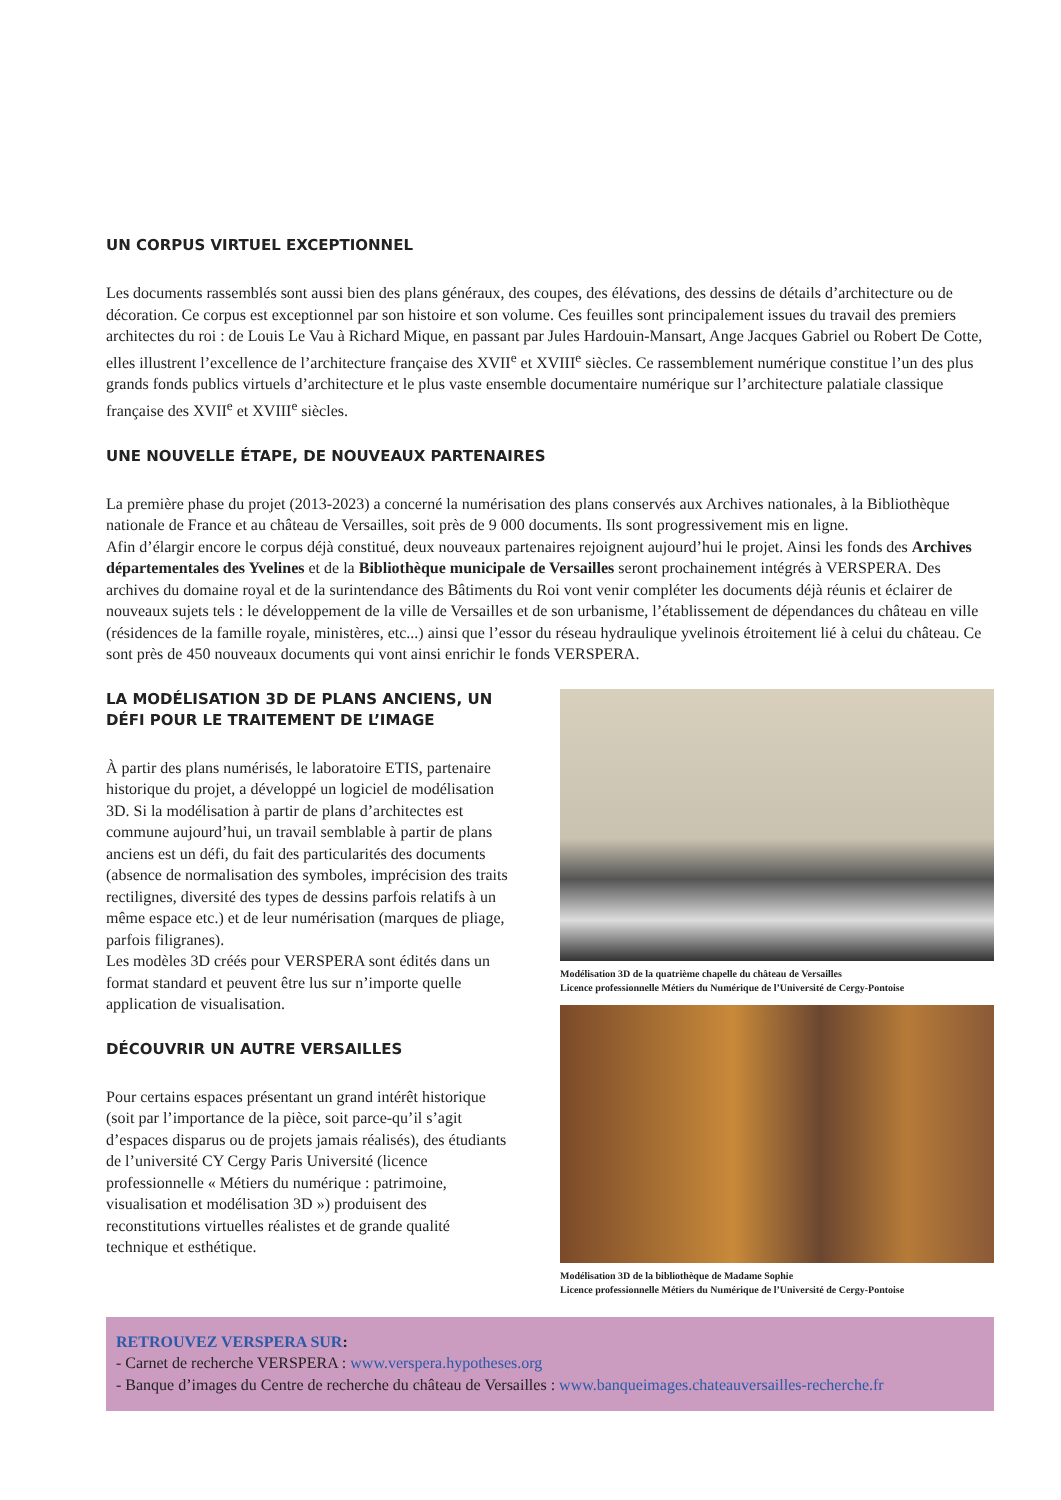UN CORPUS VIRTUEL EXCEPTIONNEL
Les documents rassemblés sont aussi bien des plans généraux, des coupes, des élévations, des dessins de détails d’architecture ou de décoration. Ce corpus est exceptionnel par son histoire et son volume. Ces feuilles sont principalement issues du travail des premiers architectes du roi : de Louis Le Vau à Richard Mique, en passant par Jules Hardouin-Mansart, Ange Jacques Gabriel ou Robert De Cotte, elles illustrent l’excellence de l’architecture française des XVII<sup>e</sup> et XVIII<sup>e</sup> siècles. Ce rassemblement numérique constitue l’un des plus grands fonds publics virtuels d’architecture et le plus vaste ensemble documentaire numérique sur l’architecture palatiale classique française des XVII<sup>e</sup> et XVIII<sup>e</sup> siècles.
UNE NOUVELLE ÉTAPE, DE NOUVEAUX PARTENAIRES
La première phase du projet (2013-2023) a concerné la numérisation des plans conservés aux Archives nationales, à la Bibliothèque nationale de France et au château de Versailles, soit près de 9 000 documents. Ils sont progressivement mis en ligne.
Afin d’élargir encore le corpus déjà constitué, deux nouveaux partenaires rejoignent aujourd’hui le projet. Ainsi les fonds des Archives départementales des Yvelines et de la Bibliothèque municipale de Versailles seront prochainement intégrés à VERSPERA. Des archives du domaine royal et de la surintendance des Bâtiments du Roi vont venir compléter les documents déjà réunis et éclairer de nouveaux sujets tels : le développement de la ville de Versailles et de son urbanisme, l’établissement de dépendances du château en ville (résidences de la famille royale, ministères, etc...) ainsi que l’essor du réseau hydraulique yvelinois étroitement lié à celui du château. Ce sont près de 450 nouveaux documents qui vont ainsi enrichir le fonds VERSPERA.
LA MODÉLISATION 3D DE PLANS ANCIENS, UN DÉFI POUR LE TRAITEMENT DE L’IMAGE
À partir des plans numérisés, le laboratoire ETIS, partenaire historique du projet, a développé un logiciel de modélisation 3D. Si la modélisation à partir de plans d’architectes est commune aujourd’hui, un travail semblable à partir de plans anciens est un défi, du fait des particularités des documents (absence de normalisation des symboles, imprécision des traits rectilignes, diversité des types de dessins parfois relatifs à un même espace etc.) et de leur numérisation (marques de pliage, parfois filigranes).
Les modèles 3D créés pour VERSPERA sont édités dans un format standard et peuvent être lus sur n’importe quelle application de visualisation.
DÉCOUVRIR UN AUTRE VERSAILLES
Pour certains espaces présentant un grand intérêt historique (soit par l’importance de la pièce, soit parce-qu’il s’agit d’espaces disparus ou de projets jamais réalisés), des étudiants de l’université CY Cergy Paris Université (licence professionnelle « Métiers du numérique : patrimoine, visualisation et modélisation 3D ») produisent des reconstitutions virtuelles réalistes et de grande qualité technique et esthétique.
Modélisation 3D de la quatrième chapelle du château de Versailles
Licence professionnelle Métiers du Numérique de l’Université de Cergy-Pontoise
Modélisation 3D de la bibliothèque de Madame Sophie
Licence professionnelle Métiers du Numérique de l’Université de Cergy-Pontoise
RETROUVEZ VERSPERA SUR:
- Carnet de recherche VERSPERA : www.verspera.hypotheses.org
- Banque d’images du Centre de recherche du château de Versailles : www.banqueimages.chateauversailles-recherche.fr